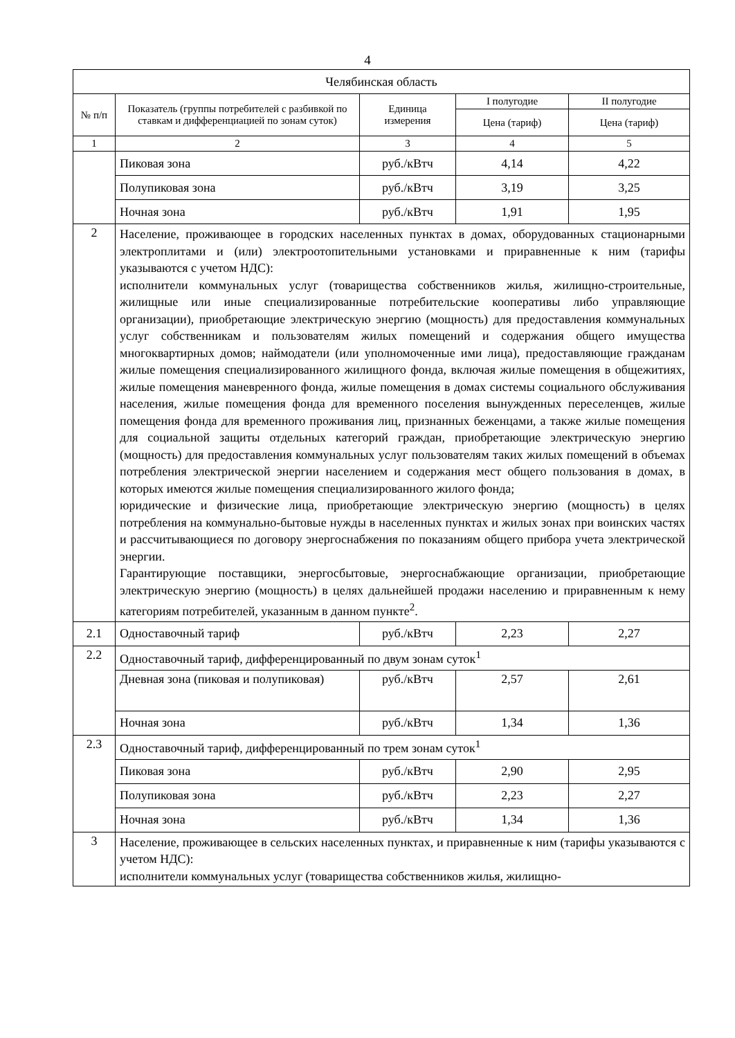4
| Челябинская область | | | | |
| --- | --- | --- | --- | --- |
| № п/п | Показатель (группы потребителей с разбивкой по ставкам и дифференциацией по зонам суток) | Единица измерения | I полугодие | II полугодие |
| | | | Цена (тариф) | Цена (тариф) |
| 1 | 2 | 3 | 4 | 5 |
| | Пиковая зона | руб./кВтч | 4,14 | 4,22 |
| | Полупиковая зона | руб./кВтч | 3,19 | 3,25 |
| | Ночная зона | руб./кВтч | 1,91 | 1,95 |
| 2 | Население, проживающее в городских населенных пунктах в домах, оборудованных стационарными электроплитами и (или) электроотопительными установками и приравненные к ним (тарифы указываются с учетом НДС): исполнители коммунальных услуг (товарищества собственников жилья, жилищно-строительные, жилищные или иные специализированные потребительские кооперативы либо управляющие организации), приобретающие электрическую энергию (мощность) для предоставления коммунальных услуг собственникам и пользователям жилых помещений и содержания общего имущества многоквартирных домов; наймодатели (или уполномоченные ими лица), предоставляющие гражданам жилые помещения специализированного жилищного фонда, включая жилые помещения в общежитиях, жилые помещения маневренного фонда, жилые помещения в домах системы социального обслуживания населения, жилые помещения фонда для временного поселения вынужденных переселенцев, жилые помещения фонда для временного проживания лиц, признанных беженцами, а также жилые помещения для социальной защиты отдельных категорий граждан, приобретающие электрическую энергию (мощность) для предоставления коммунальных услуг пользователям таких жилых помещений в объемах потребления электрической энергии населением и содержания мест общего пользования в домах, в которых имеются жилые помещения специализированного жилого фонда; юридические и физические лица, приобретающие электрическую энергию (мощность) в целях потребления на коммунально-бытовые нужды в населенных пунктах и жилых зонах при воинских частях и рассчитывающиеся по договору энергоснабжения по показаниям общего прибора учета электрической энергии. Гарантирующие поставщики, энергосбытовые, энергоснабжающие организации, приобретающие электрическую энергию (мощность) в целях дальнейшей продажи населению и приравненным к нему категориям потребителей, указанным в данном пункте<sup>2</sup>. | | | |
| 2.1 | Одноставочный тариф | руб./кВтч | 2,23 | 2,27 |
| 2.2 | Одноставочный тариф, дифференцированный по двум зонам суток<sup>1</sup> | | | |
| | Дневная зона (пиковая и полупиковая) | руб./кВтч | 2,57 | 2,61 |
| | Ночная зона | руб./кВтч | 1,34 | 1,36 |
| 2.3 | Одноставочный тариф, дифференцированный по трем зонам суток<sup>1</sup> | | | |
| | Пиковая зона | руб./кВтч | 2,90 | 2,95 |
| | Полупиковая зона | руб./кВтч | 2,23 | 2,27 |
| | Ночная зона | руб./кВтч | 1,34 | 1,36 |
| 3 | Население, проживающее в сельских населенных пунктах, и приравненные к ним (тарифы указываются с учетом НДС): исполнители коммунальных услуг (товарищества собственников жилья, жилищно- | | | |